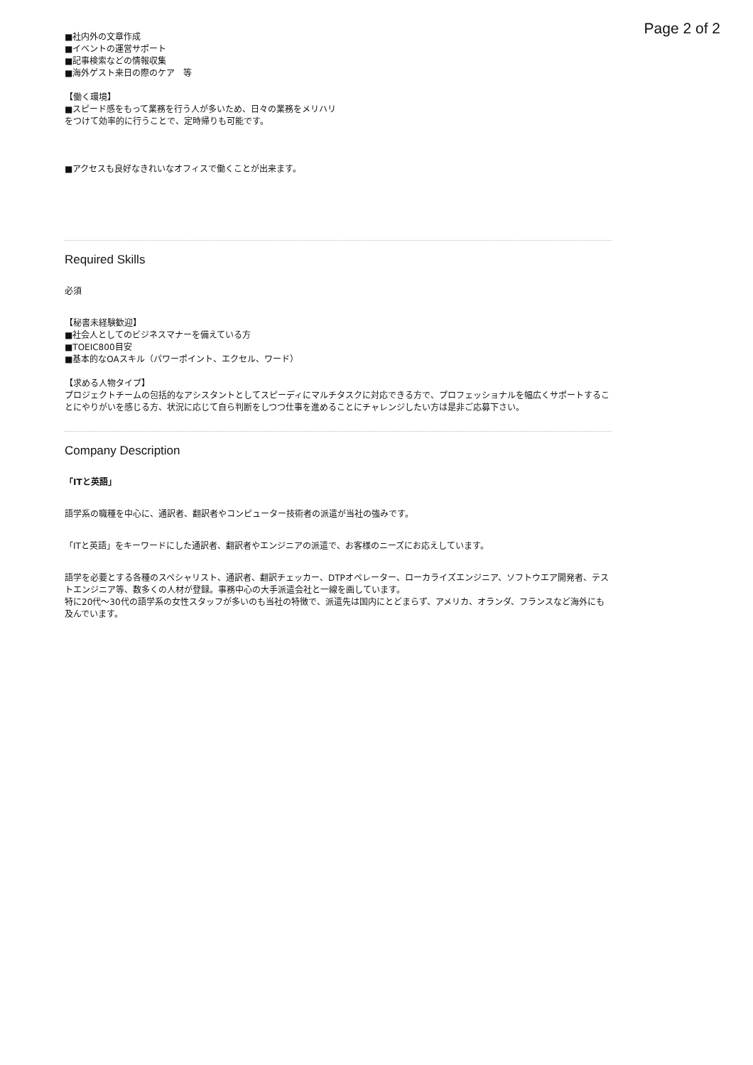Page 2 of 2
■社内外の文章作成
■イベントの運営サポート
■記事検索などの情報収集
■海外ゲスト来日の際のケア　等
【働く環境】
■スピード感をもって業務を行う人が多いため、日々の業務をメリハリ
をつけて効率的に行うことで、定時帰りも可能です。
■アクセスも良好なきれいなオフィスで働くことが出来ます。
Required Skills
必須
【秘書未経験歓迎】
■社会人としてのビジネスマナーを備えている方
■TOEIC800目安
■基本的なOAスキル（パワーポイント、エクセル、ワード）
【求める人物タイプ】
プロジェクトチームの包括的なアシスタントとしてスピーディにマルチタスクに対応できる方で、プロフェッショナルを幅広くサポートすることにやりがいを感じる方、状況に応じて自ら判断をしつつ仕事を進めることにチャレンジしたい方は是非ご応募下さい。
Company Description
「ITと英語」
語学系の職種を中心に、通訳者、翻訳者やコンピューター技術者の派遣が当社の強みです。
「ITと英語」をキーワードにした通訳者、翻訳者やエンジニアの派遣で、お客様のニーズにお応えしています。
語学を必要とする各種のスペシャリスト、通訳者、翻訳チェッカー、DTPオペレーター、ローカライズエンジニア、ソフトウエア開発者、テストエンジニア等、数多くの人材が登録。事務中心の大手派遣会社と一線を画しています。
特に20代～30代の語学系の女性スタッフが多いのも当社の特徴で、派遣先は国内にとどまらず、アメリカ、オランダ、フランスなど海外にも及んでいます。